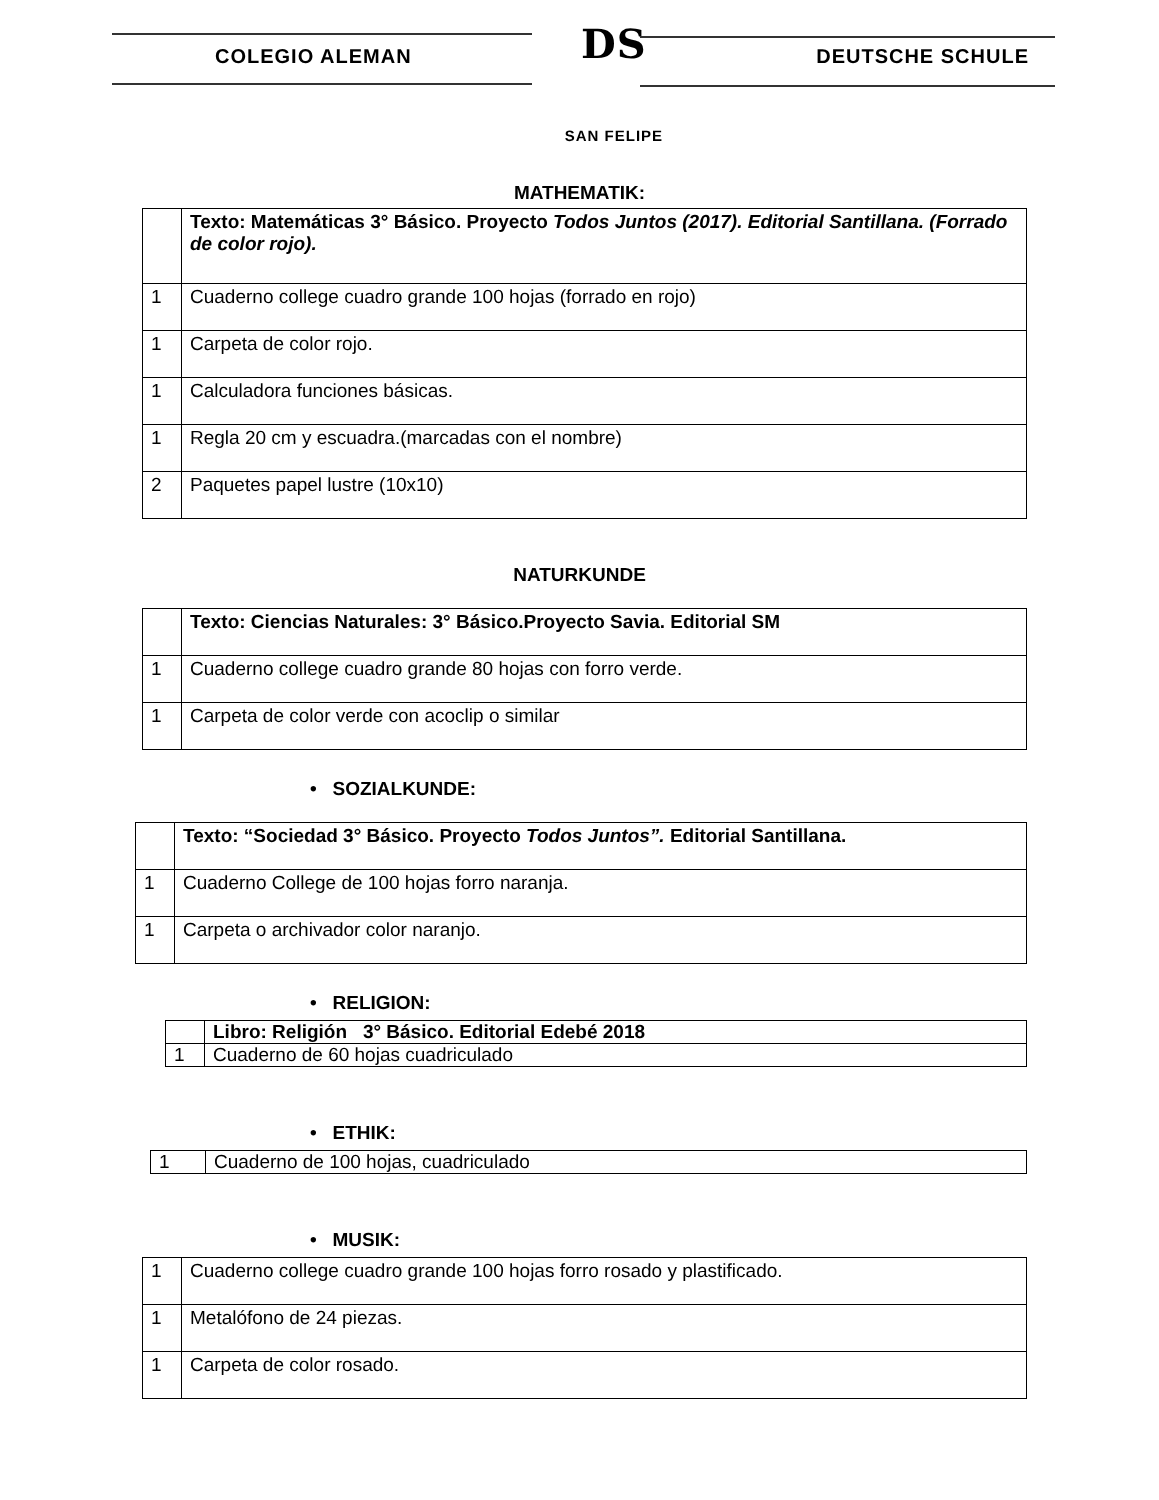COLEGIO ALEMAN
DS
SAN FELIPE
DEUTSCHE SCHULE
MATHEMATIK:
| | Texto: Matemáticas 3° Básico. Proyecto Todos Juntos (2017). Editorial Santillana. (Forrado de color rojo). |
| 1 | Cuaderno college cuadro grande 100 hojas (forrado en rojo) |
| 1 | Carpeta de color rojo. |
| 1 | Calculadora funciones básicas. |
| 1 | Regla 20 cm y escuadra.(marcadas con el nombre) |
| 2 | Paquetes papel lustre (10x10) |
NATURKUNDE
| | Texto: Ciencias Naturales: 3° Básico.Proyecto Savia. Editorial SM |
| 1 | Cuaderno college cuadro grande 80 hojas con forro verde. |
| 1 | Carpeta de color verde con acoclip o similar |
• SOZIALKUNDE:
| | Texto: “Sociedad 3° Básico. Proyecto Todos Juntos”. Editorial Santillana. |
| 1 | Cuaderno College de 100 hojas forro naranja. |
| 1 | Carpeta o archivador color naranjo. |
• RELIGION:
| | Libro: Religión 3° Básico. Editorial Edebé 2018 |
| 1 | Cuaderno de 60 hojas cuadriculado |
• ETHIK:
| 1 | Cuaderno de 100 hojas, cuadriculado |
• MUSIK:
| 1 | Cuaderno college cuadro grande 100 hojas forro rosado y plastificado. |
| 1 | Metalófono de 24 piezas. |
| 1 | Carpeta de color rosado. |